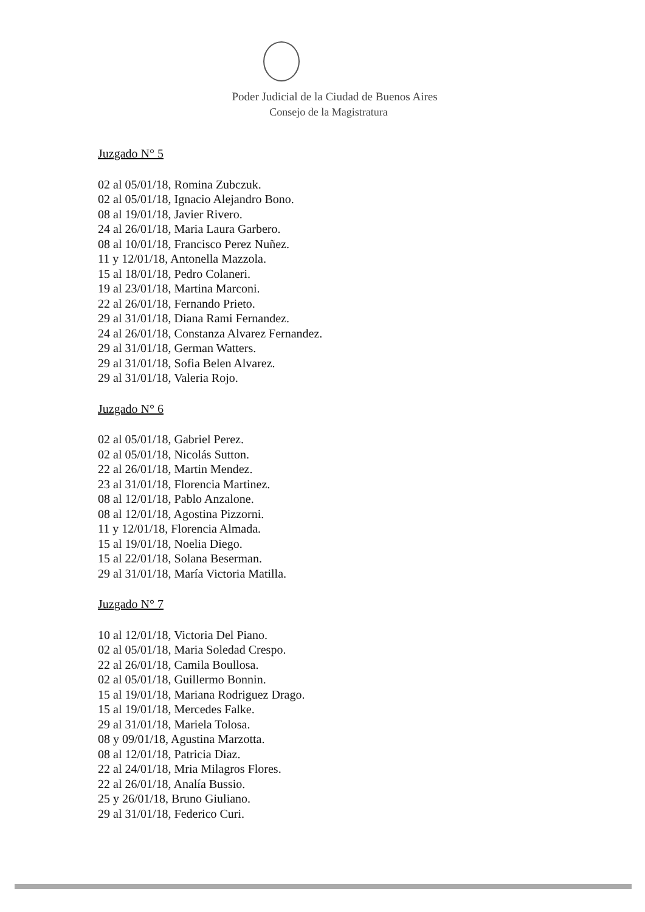Poder Judicial de la Ciudad de Buenos Aires
Consejo de la Magistratura
Juzgado N° 5
02 al 05/01/18, Romina Zubczuk.
02 al 05/01/18, Ignacio Alejandro Bono.
08 al 19/01/18, Javier Rivero.
24 al 26/01/18, Maria Laura Garbero.
08 al 10/01/18, Francisco Perez Nuñez.
11 y 12/01/18, Antonella Mazzola.
15 al 18/01/18, Pedro Colaneri.
19 al 23/01/18, Martina Marconi.
22 al 26/01/18, Fernando Prieto.
29 al 31/01/18, Diana Rami Fernandez.
24 al 26/01/18, Constanza Alvarez Fernandez.
29 al 31/01/18, German Watters.
29 al 31/01/18, Sofia Belen Alvarez.
29 al 31/01/18, Valeria Rojo.
Juzgado N° 6
02 al 05/01/18, Gabriel Perez.
02 al 05/01/18, Nicolás Sutton.
22 al 26/01/18, Martin Mendez.
23 al 31/01/18, Florencia Martinez.
08 al 12/01/18, Pablo Anzalone.
08 al 12/01/18, Agostina Pizzorni.
11 y 12/01/18, Florencia Almada.
15 al 19/01/18, Noelia Diego.
15 al 22/01/18, Solana Beserman.
29 al 31/01/18, María Victoria Matilla.
Juzgado N° 7
10 al 12/01/18, Victoria Del Piano.
02 al 05/01/18, Maria Soledad Crespo.
22 al 26/01/18, Camila Boullosa.
02 al 05/01/18, Guillermo Bonnin.
15 al 19/01/18, Mariana Rodriguez Drago.
15 al 19/01/18, Mercedes Falke.
29 al 31/01/18, Mariela Tolosa.
08 y 09/01/18, Agustina Marzotta.
08 al 12/01/18, Patricia Diaz.
22 al 24/01/18, Mria Milagros Flores.
22 al 26/01/18, Analía Bussio.
25 y 26/01/18, Bruno Giuliano.
29 al 31/01/18, Federico Curi.